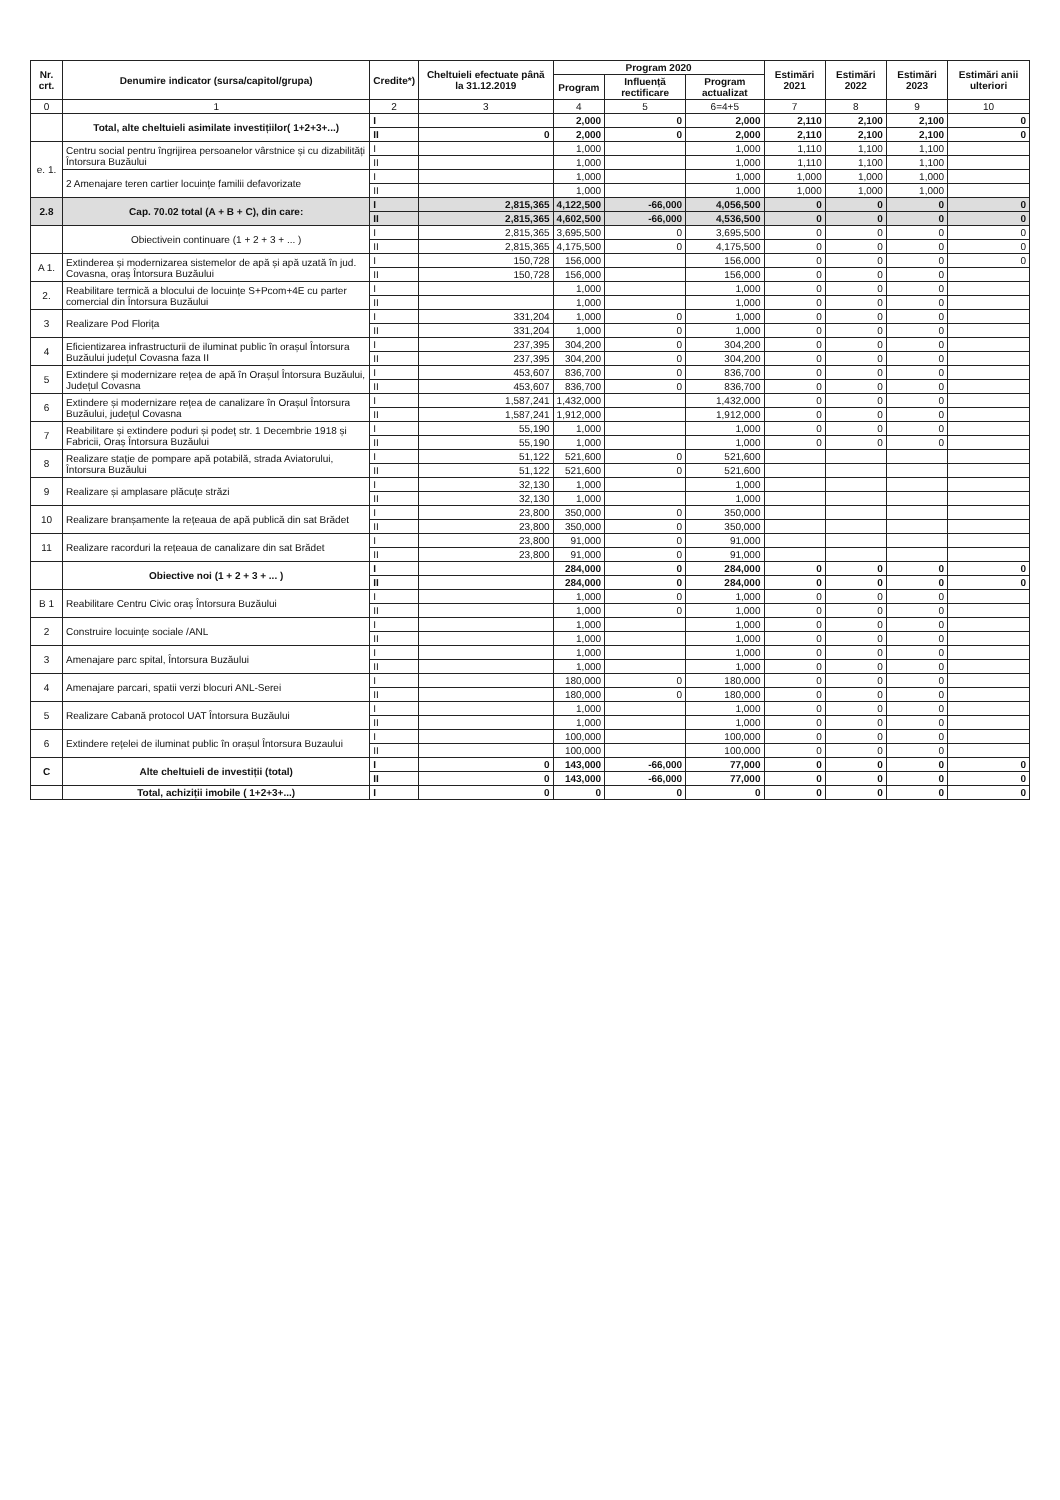| Nr. crt. | Denumire indicator (sursa/capitol/grupa) | Credite*) | Cheltuieli efectuate până la 31.12.2019 | Program 2020 | | | Estimări 2021 | Estimări 2022 | Estimări 2023 | Estimări anii ulteriori |
| --- | --- | --- | --- | --- | --- | --- | --- | --- | --- | --- |
| | | | | Program | Influență rectificare | Program actualizat | | | | |
| 0 | 1 | 2 | 3 | 4 | 5 | 6=4+5 | 7 | 8 | 9 | 10 |
| | Total, alte cheltuieli asimilate investițiilor( 1+2+3+...) | I | | 2,000 | 0 | 2,000 | 2,110 | 2,100 | 2,100 | 0 |
| | | II | 0 | 2,000 | 0 | 2,000 | 2,110 | 2,100 | 2,100 | 0 |
| e. 1. | Centru social pentru îngrijirea persoanelor vârstnice și cu dizabilități Întorsura Buzăului | I | | 1,000 | | 1,000 | 1,110 | 1,100 | 1,100 | |
| | | II | | 1,000 | | 1,000 | 1,110 | 1,100 | 1,100 | |
| | 2 Amenajare teren cartier locuințe familii defavorizate | I | | 1,000 | | 1,000 | 1,000 | 1,000 | 1,000 | |
| | | II | | 1,000 | | 1,000 | 1,000 | 1,000 | 1,000 | |
| 2.8 | Cap. 70.02 total (A + B + C), din care: | I | 2,815,365 | 4,122,500 | -66,000 | 4,056,500 | 0 | 0 | 0 | 0 |
| | | II | 2,815,365 | 4,602,500 | -66,000 | 4,536,500 | 0 | 0 | 0 | 0 |
| | Obiectivein continuare (1 + 2 + 3 + ... ) | I | 2,815,365 | 3,695,500 | 0 | 3,695,500 | 0 | 0 | 0 | 0 |
| | | II | 2,815,365 | 4,175,500 | 0 | 4,175,500 | 0 | 0 | 0 | 0 |
| A 1. | Extinderea și modernizarea sistemelor de apă și apă uzată în jud. Covasna, oraș Întorsura Buzăului | I | 150,728 | 156,000 | | 156,000 | 0 | 0 | 0 | 0 |
| | | II | 150,728 | 156,000 | | 156,000 | 0 | 0 | 0 | |
| 2. | Reabilitare termică a blocului de locuințe S+Pcom+4E cu parter comercial din Întorsura Buzăului | I | | 1,000 | | 1,000 | 0 | 0 | 0 | |
| | | II | | 1,000 | | 1,000 | 0 | 0 | 0 | |
| 3 | Realizare Pod Florița | I | 331,204 | 1,000 | 0 | 1,000 | 0 | 0 | 0 | |
| | | II | 331,204 | 1,000 | 0 | 1,000 | 0 | 0 | 0 | |
| 4 | Eficientizarea infrastructurii de iluminat public în orașul Întorsura Buzăului județul Covasna faza II | I | 237,395 | 304,200 | 0 | 304,200 | 0 | 0 | 0 | |
| | | II | 237,395 | 304,200 | 0 | 304,200 | 0 | 0 | 0 | |
| 5 | Extindere și modernizare rețea de apă în Orașul Întorsura Buzăului, Județul Covasna | I | 453,607 | 836,700 | 0 | 836,700 | 0 | 0 | 0 | |
| | | II | 453,607 | 836,700 | 0 | 836,700 | 0 | 0 | 0 | |
| 6 | Extindere și modernizare rețea de canalizare în Orașul Întorsura Buzăului, județul Covasna | I | 1,587,241 | 1,432,000 | | 1,432,000 | 0 | 0 | 0 | |
| | | II | 1,587,241 | 1,912,000 | | 1,912,000 | 0 | 0 | 0 | |
| 7 | Reabilitare și extindere poduri și podeț str. 1 Decembrie 1918 și Fabricii, Oraș Întorsura Buzăului | I | 55,190 | 1,000 | | 1,000 | 0 | 0 | 0 | |
| | | II | 55,190 | 1,000 | | 1,000 | 0 | 0 | 0 | |
| 8 | Realizare stație de pompare apă potabilă, strada Aviatorului, Întorsura Buzăului | I | 51,122 | 521,600 | 0 | 521,600 | | | | |
| | | II | 51,122 | 521,600 | 0 | 521,600 | | | | |
| 9 | Realizare și amplasare plăcuțe străzi | I | 32,130 | 1,000 | | 1,000 | | | | |
| | | II | 32,130 | 1,000 | | 1,000 | | | | |
| 10 | Realizare branșamente la rețeaua de apă publică din sat Brădet | I | 23,800 | 350,000 | 0 | 350,000 | | | | |
| | | II | 23,800 | 350,000 | 0 | 350,000 | | | | |
| 11 | Realizare racorduri la rețeaua de canalizare din sat Brădet | I | 23,800 | 91,000 | 0 | 91,000 | | | | |
| | | II | 23,800 | 91,000 | 0 | 91,000 | | | | |
| | Obiective noi (1 + 2 + 3 + ... ) | I | | 284,000 | 0 | 284,000 | 0 | 0 | 0 | 0 |
| | | II | | 284,000 | 0 | 284,000 | 0 | 0 | 0 | 0 |
| B 1 | Reabilitare Centru Civic oraș Întorsura Buzăului | I | | 1,000 | 0 | 1,000 | 0 | 0 | 0 | |
| | | II | | 1,000 | 0 | 1,000 | 0 | 0 | 0 | |
| 2 | Construire locuințe sociale /ANL | I | | 1,000 | | 1,000 | 0 | 0 | 0 | |
| | | II | | 1,000 | | 1,000 | 0 | 0 | 0 | |
| 3 | Amenajare parc spital, Întorsura Buzăului | I | | 1,000 | | 1,000 | 0 | 0 | 0 | |
| | | II | | 1,000 | | 1,000 | 0 | 0 | 0 | |
| 4 | Amenajare parcari, spatii verzi blocuri ANL-Serei | I | | 180,000 | 0 | 180,000 | 0 | 0 | 0 | |
| | | II | | 180,000 | 0 | 180,000 | 0 | 0 | 0 | |
| 5 | Realizare Cabană protocol UAT Întorsura Buzăului | I | | 1,000 | | 1,000 | 0 | 0 | 0 | |
| | | II | | 1,000 | | 1,000 | 0 | 0 | 0 | |
| 6 | Extindere rețelei de iluminat public în orașul Întorsura Buzaului | I | | 100,000 | | 100,000 | 0 | 0 | 0 | |
| | | II | | 100,000 | | 100,000 | 0 | 0 | 0 | |
| C | Alte cheltuieli de investiții (total) | I | 0 | 143,000 | -66,000 | 77,000 | 0 | 0 | 0 | 0 |
| | | II | 0 | 143,000 | -66,000 | 77,000 | 0 | 0 | 0 | 0 |
| | Total, achiziții imobile ( 1+2+3+...) | I | 0 | 0 | 0 | 0 | 0 | 0 | 0 | 0 |